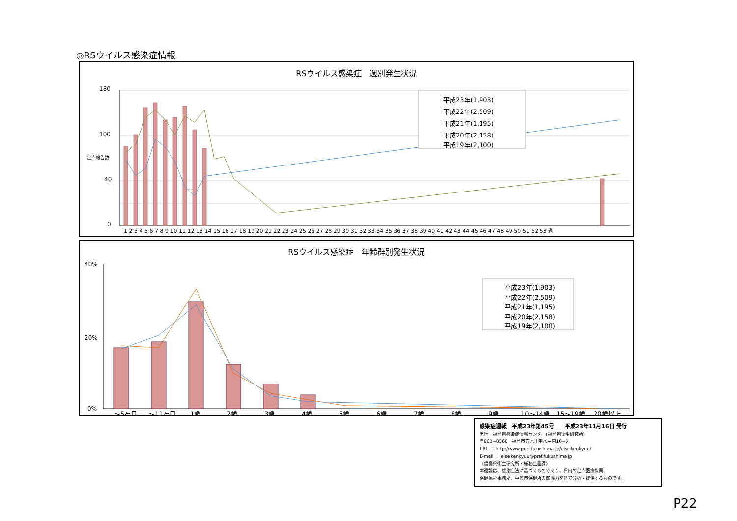◎RSウイルス感染症情報
RSウイルス感染症　週別発生状況
180
100
40
0
定点報告数
1 2 3 4 5 6 7 8 9 10 11 12 13 14 15 16 17 18 19 20 21 22 23 24 25 26 27 28 29 30 31 32 33 34 35 36 37 38 39 40 41 42 43 44 45 46 47 48 49 50 51 52 53 週
平成23年(1,903)
平成22年(2,509)
平成21年(1,195)
平成20年(2,158)
平成19年(2,100)
RSウイルス感染症　年齢群別発生状況
40%
20%
0%
～5ヶ月
～11ヶ月
1歳
2歳
3歳
4歳
5歳
6歳
7歳
8歳
9歳
10～14歳
15～19歳
20歳以上
平成23年(1,903)
平成22年(2,509)
平成21年(1,195)
平成20年(2,158)
平成19年(2,100)
感染症週報　平成23年第45号　　平成23年11月16日 発行
発行　福島県感染症情報センター(福島県衛生研究所)
〒960−8560　福島市方木田字水戸内16−6
URL ： http://www.pref.fukushima.jp/eiseikenkyuu/
E-mail ： eiseikenkyuu@pref.fukushima.jp
〈福島県衛生研究所・総務企画課〉
本週報は、感染症法に基づくものであり、県内の定点医療機関、
保健福祉事務所、中核市保健所の御協力を得て分析・提供するものです。
P22